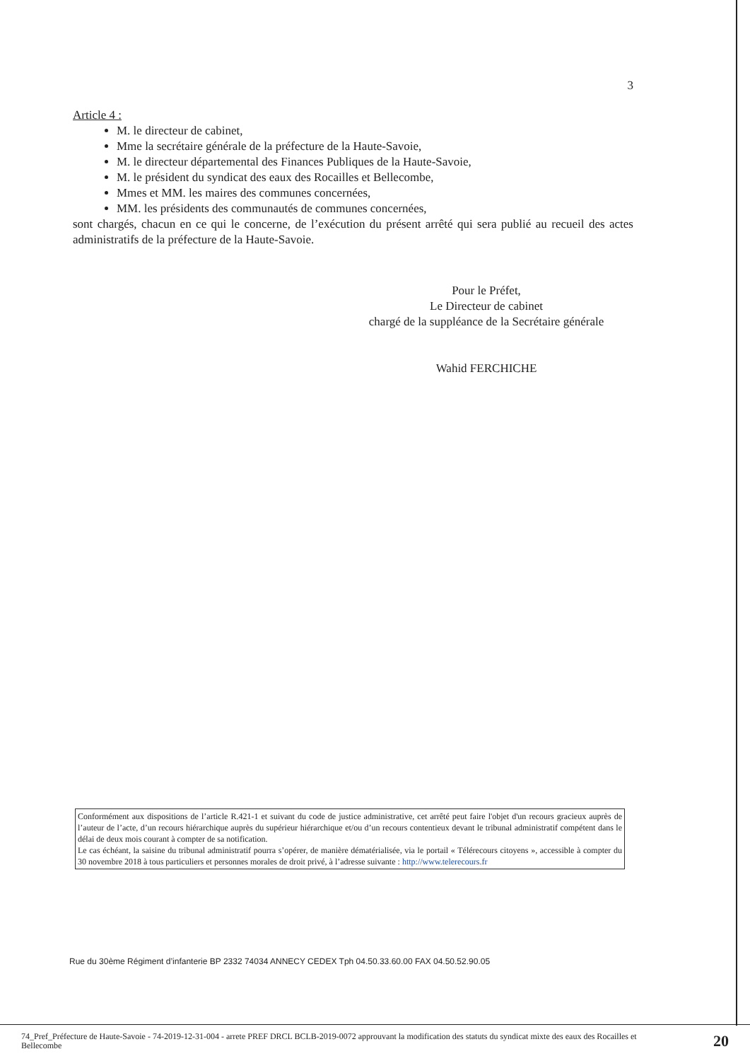3
Article 4 :
M. le directeur de cabinet,
Mme la secrétaire générale de la préfecture de la Haute-Savoie,
M. le directeur départemental des Finances Publiques de la Haute-Savoie,
M. le président du syndicat des eaux des Rocailles et Bellecombe,
Mmes et MM. les maires des communes concernées,
MM. les présidents des communautés de communes concernées,
sont chargés, chacun en ce qui le concerne, de l’exécution du présent arrêté qui sera publié au recueil des actes administratifs de la préfecture de la Haute-Savoie.
Pour le Préfet,
Le Directeur de cabinet
chargé de la suppléance de la Secrétaire générale
Wahid FERCHICHE
Conformément aux dispositions de l’article R.421-1 et suivant du code de justice administrative, cet arrêté peut faire l'objet d'un recours gracieux auprès de l’auteur de l’acte, d’un recours hiérarchique auprès du supérieur hiérarchique et/ou d’un recours contentieux devant le tribunal administratif compétent dans le délai de deux mois courant à compter de sa notification.
Le cas échéant, la saisine du tribunal administratif pourra s’opérer, de manière dématérialisée, via le portail « Télérecours citoyens », accessible à compter du 30 novembre 2018 à tous particuliers et personnes morales de droit privé, à l’adresse suivante : http://www.telerecours.fr
Rue du 30ème Régiment d’infanterie BP 2332 74034 ANNECY CEDEX Tph 04.50.33.60.00 FAX 04.50.52.90.05
74_Pref_Préfecture de Haute-Savoie - 74-2019-12-31-004 - arrete PREF DRCL BCLB-2019-0072 approuvant la modification des statuts du syndicat mixte des eaux des Rocailles et Bellecombe
20